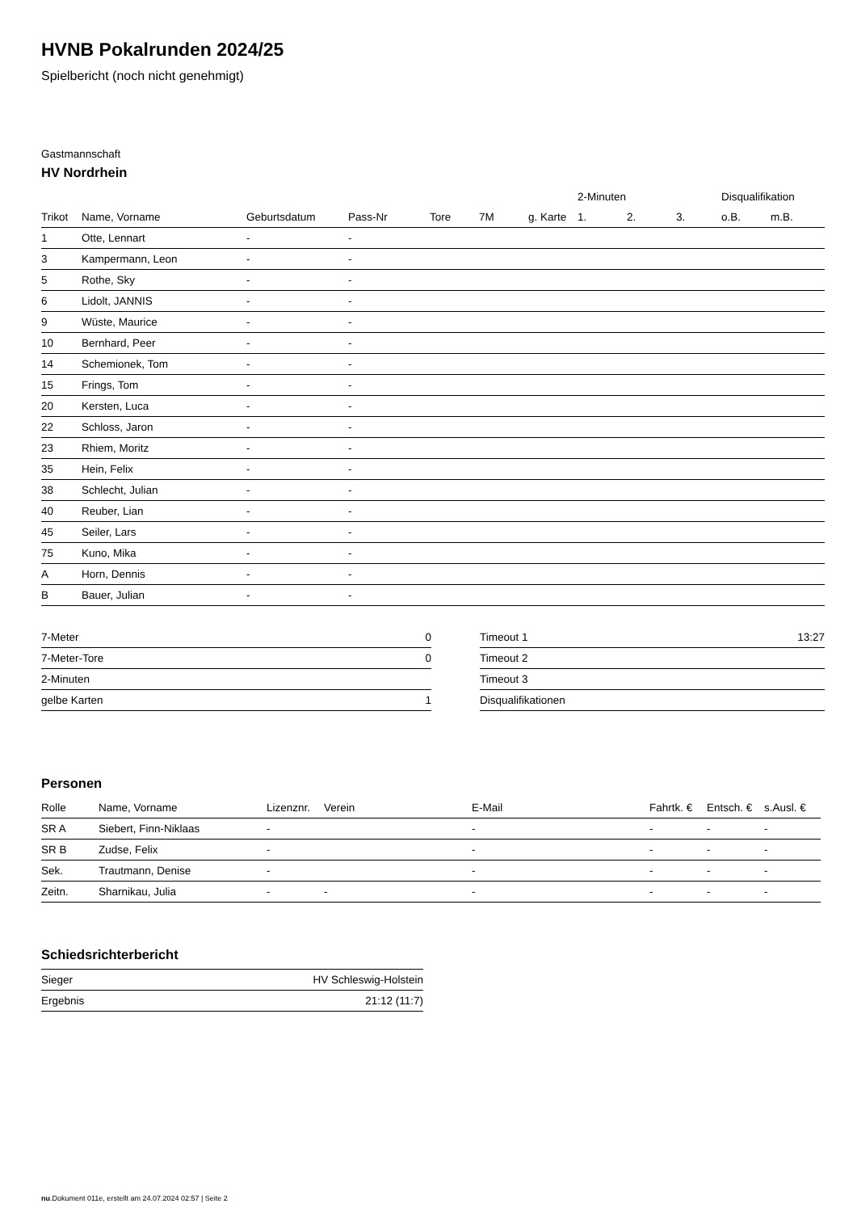HVNB Pokalrunden 2024/25
Spielbericht (noch nicht genehmigt)
Gastmannschaft
HV Nordrhein
| | | | | | | | 2-Minuten | | | Disqualifikation | |
| --- | --- | --- | --- | --- | --- | --- | --- | --- | --- | --- | --- |
| Trikot | Name, Vorname | Geburtsdatum | Pass-Nr | Tore | 7M | g. Karte | 1. | 2. | 3. | o.B. | m.B. |
| 1 | Otte, Lennart | - | - | | | | | | | | |
| 3 | Kampermann, Leon | - | - | | | | | | | | |
| 5 | Rothe, Sky | - | - | | | | | | | | |
| 6 | Lidolt, JANNIS | - | - | | | | | | | | |
| 9 | Wüste, Maurice | - | - | | | | | | | | |
| 10 | Bernhard, Peer | - | - | | | | | | | | |
| 14 | Schemionek, Tom | - | - | | | | | | | | |
| 15 | Frings, Tom | - | - | | | | | | | | |
| 20 | Kersten, Luca | - | - | | | | | | | | |
| 22 | Schloss, Jaron | - | - | | | | | | | | |
| 23 | Rhiem, Moritz | - | - | | | | | | | | |
| 35 | Hein, Felix | - | - | | | | | | | | |
| 38 | Schlecht, Julian | - | - | | | | | | | | |
| 40 | Reuber, Lian | - | - | | | | | | | | |
| 45 | Seiler, Lars | - | - | | | | | | | | |
| 75 | Kuno, Mika | - | - | | | | | | | | |
| A | Horn, Dennis | - | - | | | | | | | | |
| B | Bauer, Julian | - | - | | | | | | | | |
| 7-Meter | 0 |
| 7-Meter-Tore | 0 |
| 2-Minuten | |
| gelbe Karten | 1 |
| Timeout 1 | 13:27 |
| Timeout 2 | |
| Timeout 3 | |
| Disqualifikationen | |
Personen
| Rolle | Name, Vorname | Lizenznr. | Verein | E-Mail | Fahrtk. € | Entsch. € | s.Ausl. € |
| --- | --- | --- | --- | --- | --- | --- | --- |
| SR A | Siebert, Finn-Niklaas | - | | - | - | - | - |
| SR B | Zudse, Felix | - | | - | - | - | - |
| Sek. | Trautmann, Denise | - | | - | - | - | - |
| Zeitn. | Sharnikau, Julia | - | - | - | - | - | - |
Schiedsrichterbericht
| Sieger | HV Schleswig-Holstein |
| Ergebnis | 21:12 (11:7) |
nu.Dokument 011e, erstellt am 24.07.2024 02:57 | Seite 2